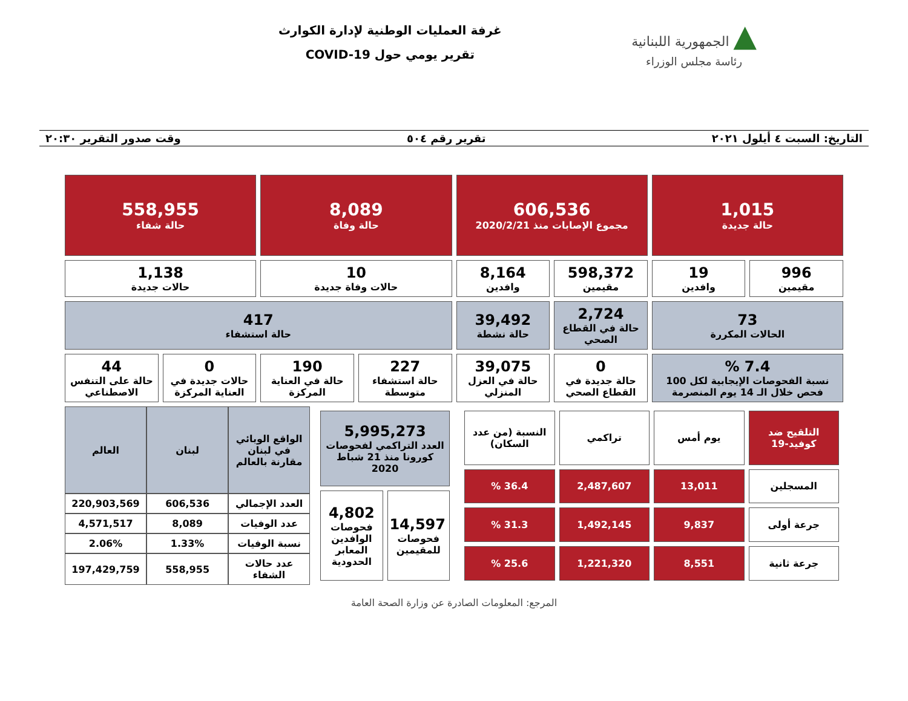▲ الجمهورية اللبنانية
رئاسة مجلس الوزراء
غرفة العمليات الوطنية لإدارة الكوارث
تقرير يومي حول COVID-19
التاريخ: السبت ٤ أيلول ٢٠٢١ تقرير رقم ٥٠٤ وقت صدور التقرير ٢٠:٣٠
| 1,015 حالة جديدة | | 606,536 مجموع الإصابات منذ 2020/2/21 | | 8,089 حالة وفاة | | 558,955 حالة شفاء | |
| 996 مقيمين | 19 وافدين | 598,372 مقيمين | 8,164 وافدين | 10 حالات وفاة جديدة | | 1,138 حالات جديدة | |
| 73 الحالات المكررة | | 2,724 حالة في القطاع الصحي | 39,492 حالة نشطة | 417 حالة استشفاء | | | |
| 7.4 % نسبة الفحوصات الإيجابية لكل 100 فحص خلال الـ 14 يوم المنصرمة | | 0 حالة جديدة في القطاع الصحي | 39,075 حالة في العزل المنزلي | 227 حالة استشفاء متوسطة | 190 حالة في العناية المركزة | 0 حالات جديدة في العناية المركزة | 44 حالة على التنفس الاصطناعي |
| التلقيح ضد كوفيد-19 | يوم أمس | تراكمي | النسبة (من عدد السكان) |
| المسجلين | 13,011 | 2,487,607 | 36.4 % |
| جرعة أولى | 9,837 | 1,492,145 | 31.3 % |
| جرعة ثانية | 8,551 | 1,221,320 | 25.6 % |
| 5,995,273 العدد التراكمي لفحوصات كورونا منذ 21 شباط 2020 | |
| 14,597 فحوصات للمقيمين | 4,802 فحوصات الوافدين المعابر الحدودية |
| الواقع الوبائي في لبنان مقارنة بالعالم | لبنان | العالم |
| العدد الإجمالي | 606,536 | 220,903,569 |
| عدد الوفيات | 8,089 | 4,571,517 |
| نسبة الوفيات | 1.33% | 2.06% |
| عدد حالات الشفاء | 558,955 | 197,429,759 |
المرجع: المعلومات الصادرة عن وزارة الصحة العامة